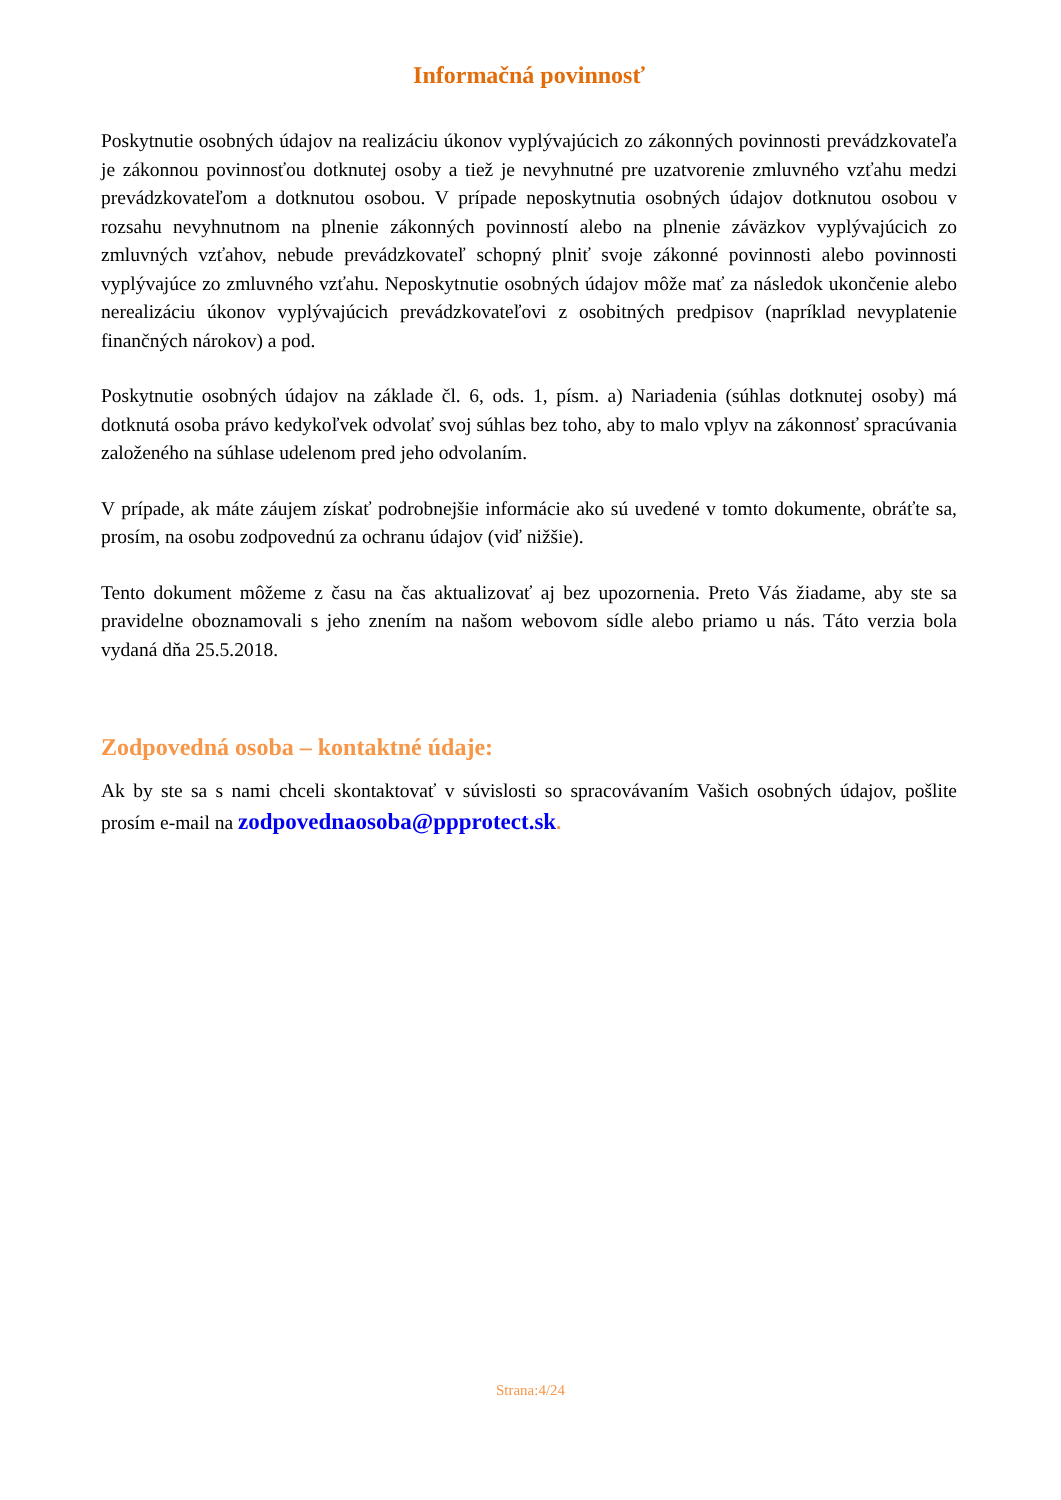Informačná povinnosť
Poskytnutie osobných údajov na realizáciu úkonov vyplývajúcich zo zákonných povinnosti prevádzkovateľa je zákonnou povinnosťou dotknutej osoby a tiež je nevyhnutné pre uzatvorenie zmluvného vzťahu medzi prevádzkovateľom a dotknutou osobou. V prípade neposkytnutia osobných údajov dotknutou osobou v rozsahu nevyhnutnom na plnenie zákonných povinností alebo na plnenie záväzkov vyplývajúcich zo zmluvných vzťahov, nebude prevádzkovateľ schopný plniť svoje zákonné povinnosti alebo povinnosti vyplývajúce zo zmluvného vzťahu. Neposkytnutie osobných údajov môže mať za následok ukončenie alebo nerealizáciu úkonov vyplývajúcich prevádzkovateľovi z osobitných predpisov (napríklad nevyplatenie finančných nárokov) a pod.
Poskytnutie osobných údajov na základe čl. 6, ods. 1, písm. a) Nariadenia (súhlas dotknutej osoby) má dotknutá osoba právo kedykoľvek odvolať svoj súhlas bez toho, aby to malo vplyv na zákonnosť spracúvania založeného na súhlase udelenom pred jeho odvolaním.
V prípade, ak máte záujem získať podrobnejšie informácie ako sú uvedené v tomto dokumente, obráťte sa, prosím, na osobu zodpovednú za ochranu údajov (viď nižšie).
Tento dokument môžeme z času na čas aktualizovať aj bez upozornenia. Preto Vás žiadame, aby ste sa pravidelne oboznamovali s jeho znením na našom webovom sídle alebo priamo u nás. Táto verzia bola vydaná dňa 25.5.2018.
Zodpovedná osoba – kontaktné údaje:
Ak by ste sa s nami chceli skontaktovať v súvislosti so spracovávaním Vašich osobných údajov, pošlite prosím e-mail na zodpovednaosoba@ppprotect.sk.
Strana:4/24